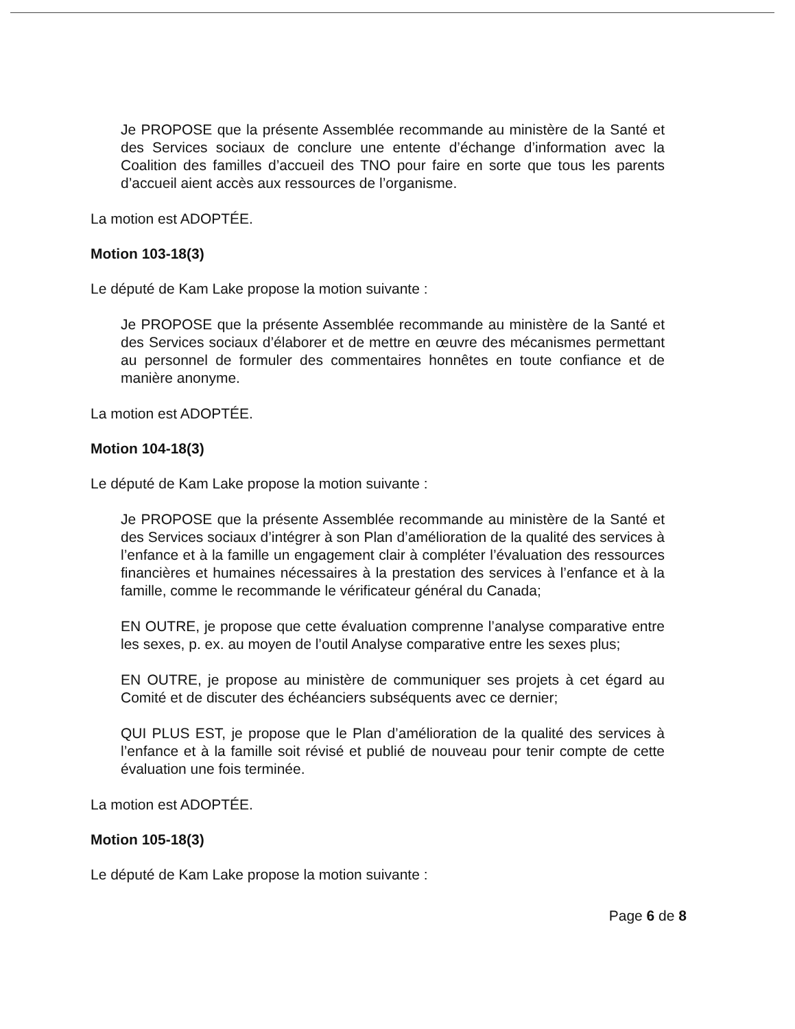Je PROPOSE que la présente Assemblée recommande au ministère de la Santé et des Services sociaux de conclure une entente d’échange d’information avec la Coalition des familles d’accueil des TNO pour faire en sorte que tous les parents d’accueil aient accès aux ressources de l’organisme.
La motion est ADOPTÉE.
Motion 103-18(3)
Le député de Kam Lake propose la motion suivante :
Je PROPOSE que la présente Assemblée recommande au ministère de la Santé et des Services sociaux d’élaborer et de mettre en œuvre des mécanismes permettant au personnel de formuler des commentaires honnêtes en toute confiance et de manière anonyme.
La motion est ADOPTÉE.
Motion 104-18(3)
Le député de Kam Lake propose la motion suivante :
Je PROPOSE que la présente Assemblée recommande au ministère de la Santé et des Services sociaux d’intégrer à son Plan d’amélioration de la qualité des services à l’enfance et à la famille un engagement clair à compléter l’évaluation des ressources financières et humaines nécessaires à la prestation des services à l’enfance et à la famille, comme le recommande le vérificateur général du Canada;
EN OUTRE, je propose que cette évaluation comprenne l’analyse comparative entre les sexes, p. ex. au moyen de l’outil Analyse comparative entre les sexes plus;
EN OUTRE, je propose au ministère de communiquer ses projets à cet égard au Comité et de discuter des échéanciers subséquents avec ce dernier;
QUI PLUS EST, je propose que le Plan d’amélioration de la qualité des services à l’enfance et à la famille soit révisé et publié de nouveau pour tenir compte de cette évaluation une fois terminée.
La motion est ADOPTÉE.
Motion 105-18(3)
Le député de Kam Lake propose la motion suivante :
Page 6 de 8